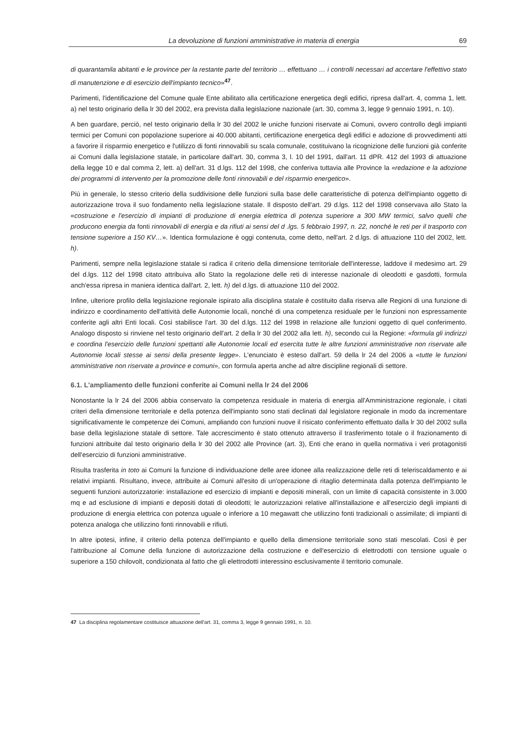La devoluzione di funzioni amministrative in materia di energia 69
di quarantamila abitanti e le province per la restante parte del territorio … effettuano … i controlli necessari ad accertare l'effettivo stato di manutenzione e di esercizio dell'impianto tecnico»<sup>47</sup>.
Parimenti, l'identificazione del Comune quale Ente abilitato alla certificazione energetica degli edifici, ripresa dall'art. 4, comma 1, lett. a) nel testo originario della lr 30 del 2002, era prevista dalla legislazione nazionale (art. 30, comma 3, legge 9 gennaio 1991, n. 10).
A ben guardare, perciò, nel testo originario della lr 30 del 2002 le uniche funzioni riservate ai Comuni, ovvero controllo degli impianti termici per Comuni con popolazione superiore ai 40.000 abitanti, certificazione energetica degli edifici e adozione di provvedimenti atti a favorire il risparmio energetico e l'utilizzo di fonti rinnovabili su scala comunale, costituivano la ricognizione delle funzioni già conferite ai Comuni dalla legislazione statale, in particolare dall'art. 30, comma 3, l. 10 del 1991, dall'art. 11 dPR. 412 del 1993 di attuazione della legge 10 e dal comma 2, lett. a) dell'art. 31 d.lgs. 112 del 1998, che conferiva tuttavia alle Province la «redazione e la adozione dei programmi di intervento per la promozione delle fonti rinnovabili e del risparmio energetico».
Più in generale, lo stesso criterio della suddivisione delle funzioni sulla base delle caratteristiche di potenza dell'impianto oggetto di autorizzazione trova il suo fondamento nella legislazione statale. Il disposto dell'art. 29 d.lgs. 112 del 1998 conservava allo Stato la «costruzione e l'esercizio di impianti di produzione di energia elettrica di potenza superiore a 300 MW termici, salvo quelli che producono energia da fonti rinnovabili di energia e da rifiuti ai sensi del d .lgs. 5 febbraio 1997, n. 22, nonché le reti per il trasporto con tensione superiore a 150 KV…». Identica formulazione è oggi contenuta, come detto, nell'art. 2 d.lgs. di attuazione 110 del 2002, lett. h).
Parimenti, sempre nella legislazione statale si radica il criterio della dimensione territoriale dell'interesse, laddove il medesimo art. 29 del d.lgs. 112 del 1998 citato attribuiva allo Stato la regolazione delle reti di interesse nazionale di oleodotti e gasdotti, formula anch'essa ripresa in maniera identica dall'art. 2, lett. h) del d.lgs. di attuazione 110 del 2002.
Infine, ulteriore profilo della legislazione regionale ispirato alla disciplina statale è costituito dalla riserva alle Regioni di una funzione di indirizzo e coordinamento dell'attività delle Autonomie locali, nonché di una competenza residuale per le funzioni non espressamente conferite agli altri Enti locali. Così stabilisce l'art. 30 del d.lgs. 112 del 1998 in relazione alle funzioni oggetto di quel conferimento. Analogo disposto si rinviene nel testo originario dell'art. 2 della lr 30 del 2002 alla lett. h), secondo cui la Regione: «formula gli indirizzi e coordina l'esercizio delle funzioni spettanti alle Autonomie locali ed esercita tutte le altre funzioni amministrative non riservate alle Autonomie locali stesse ai sensi della presente legge». L'enunciato è esteso dall'art. 59 della lr 24 del 2006 a «tutte le funzioni amministrative non riservate a province e comuni», con formula aperta anche ad altre discipline regionali di settore.
6.1. L'ampliamento delle funzioni conferite ai Comuni nella lr 24 del 2006
Nonostante la lr 24 del 2006 abbia conservato la competenza residuale in materia di energia all'Amministrazione regionale, i citati criteri della dimensione territoriale e della potenza dell'impianto sono stati declinati dal legislatore regionale in modo da incrementare significativamente le competenze dei Comuni, ampliando con funzioni nuove il risicato conferimento effettuato dalla lr 30 del 2002 sulla base della legislazione statale di settore. Tale accrescimento è stato ottenuto attraverso il trasferimento totale o il frazionamento di funzioni attribuite dal testo originario della lr 30 del 2002 alle Province (art. 3), Enti che erano in quella normativa i veri protagonisti dell'esercizio di funzioni amministrative.
Risulta trasferita in toto ai Comuni la funzione di individuazione delle aree idonee alla realizzazione delle reti di teleriscaldamento e ai relativi impianti. Risultano, invece, attribuite ai Comuni all'esito di un'operazione di ritaglio determinata dalla potenza dell'impianto le seguenti funzioni autorizzatorie: installazione ed esercizio di impianti e depositi minerali, con un limite di capacità consistente in 3.000 mq e ad esclusione di impianti e depositi dotati di oleodotti; le autorizzazioni relative all'installazione e all'esercizio degli impianti di produzione di energia elettrica con potenza uguale o inferiore a 10 megawatt che utilizzino fonti tradizionali o assimilate; di impianti di potenza analoga che utilizzino fonti rinnovabili e rifiuti.
In altre ipotesi, infine, il criterio della potenza dell'impianto e quello della dimensione territoriale sono stati mescolati. Così è per l'attribuzione al Comune della funzione di autorizzazione della costruzione e dell'esercizio di elettrodotti con tensione uguale o superiore a 150 chilovolt, condizionata al fatto che gli elettrodotti interessino esclusivamente il territorio comunale.
47 La disciplina regolamentare costituisce attuazione dell'art. 31, comma 3, legge 9 gennaio 1991, n. 10.